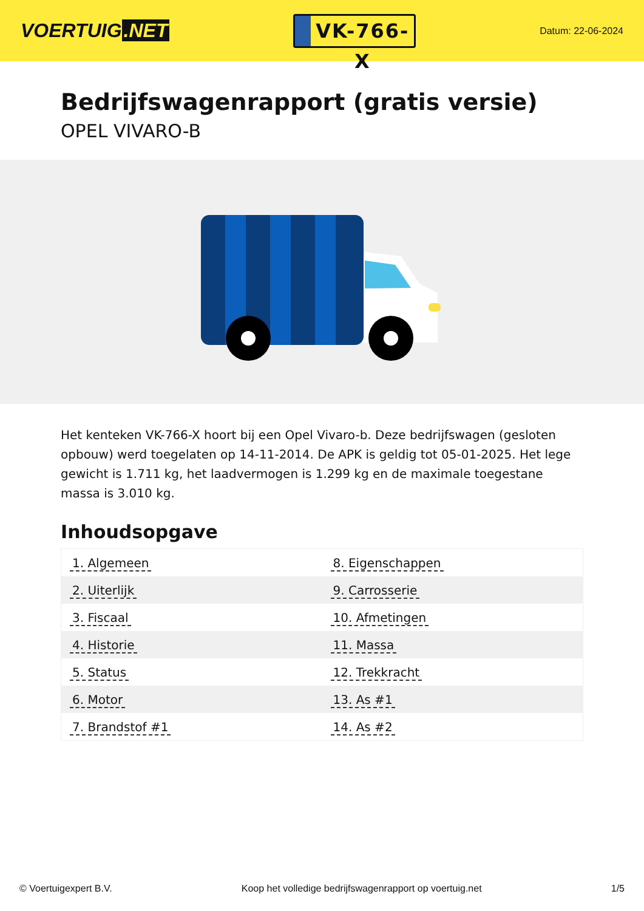VOERTUIG.NET
VK-766-X
Datum: 22-06-2024
Bedrijfswagenrapport (gratis versie)
OPEL VIVARO-B
Het kenteken VK-766-X hoort bij een Opel Vivaro-b. Deze bedrijfswagen (gesloten opbouw) werd toegelaten op 14-11-2014. De APK is geldig tot 05-01-2025. Het lege gewicht is 1.711 kg, het laadvermogen is 1.299 kg en de maximale toegestane massa is 3.010 kg.
Inhoudsopgave
| 1. Algemeen | 8. Eigenschappen |
| 2. Uiterlijk | 9. Carrosserie |
| 3. Fiscaal | 10. Afmetingen |
| 4. Historie | 11. Massa |
| 5. Status | 12. Trekkracht |
| 6. Motor | 13. As #1 |
| 7. Brandstof #1 | 14. As #2 |
© Voertuigexpert B.V. Koop het volledige bedrijfswagenrapport op voertuig.net 1/5